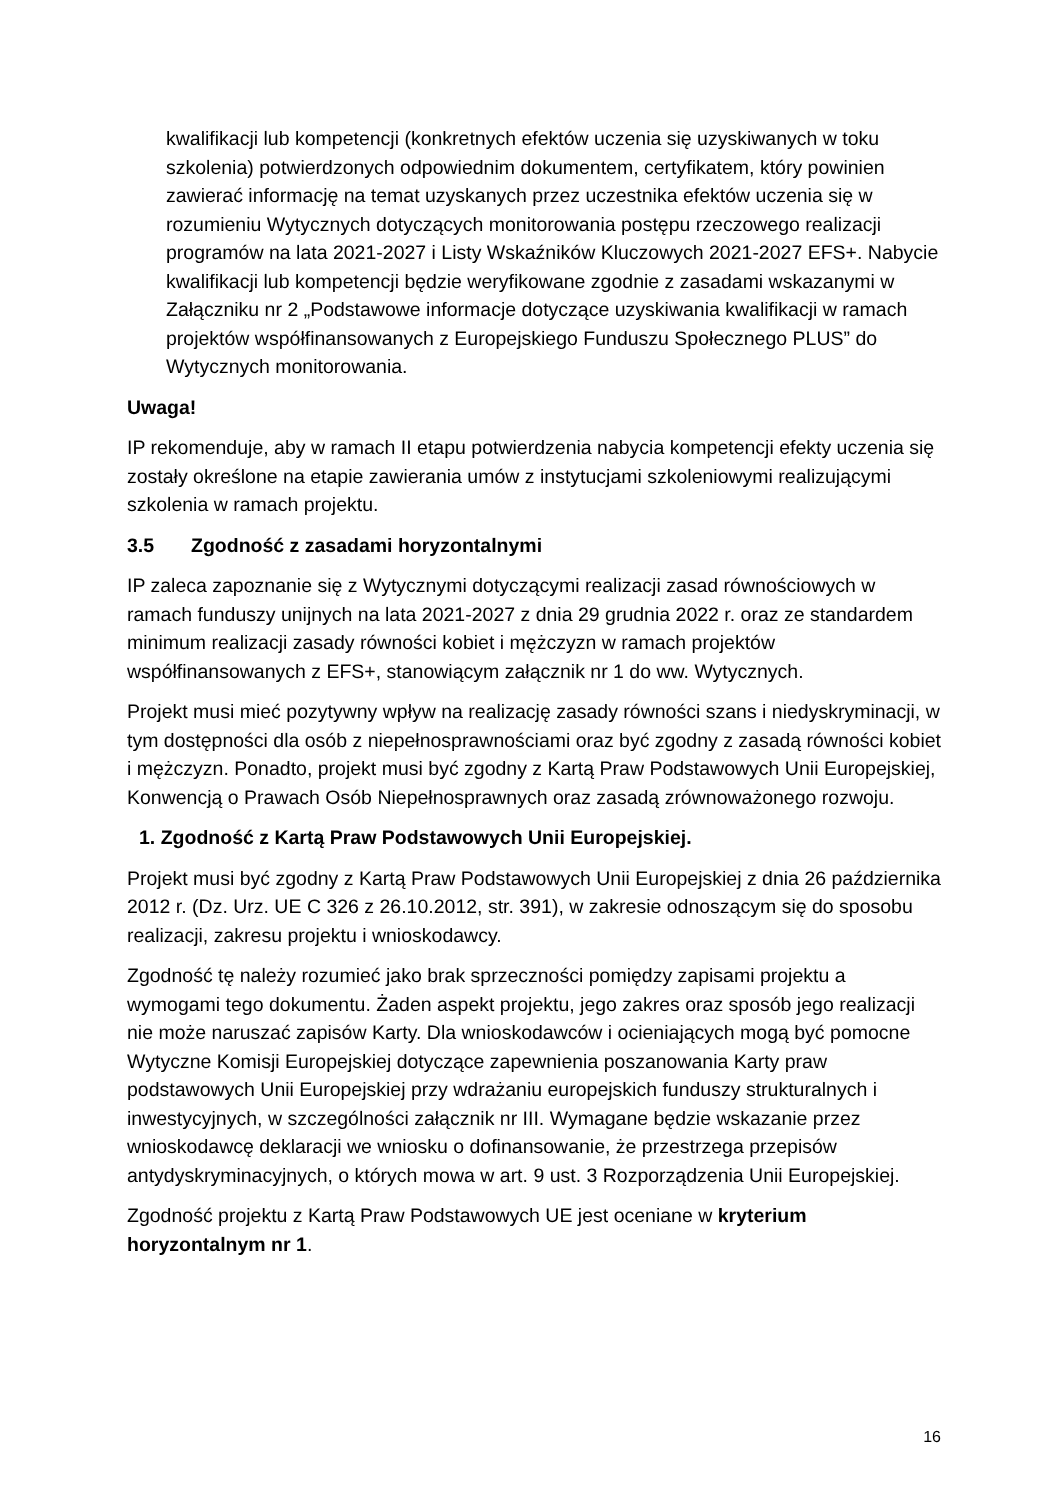kwalifikacji lub kompetencji (konkretnych efektów uczenia się uzyskiwanych w toku szkolenia) potwierdzonych odpowiednim dokumentem, certyfikatem, który powinien zawierać informację na temat uzyskanych przez uczestnika efektów uczenia się w rozumieniu Wytycznych dotyczących monitorowania postępu rzeczowego realizacji programów na lata 2021-2027 i Listy Wskaźników Kluczowych 2021-2027 EFS+. Nabycie kwalifikacji lub kompetencji będzie weryfikowane zgodnie z zasadami wskazanymi w Załączniku nr 2 „Podstawowe informacje dotyczące uzyskiwania kwalifikacji w ramach projektów współfinansowanych z Europejskiego Funduszu Społecznego PLUS” do Wytycznych monitorowania.
Uwaga!
IP rekomenduje, aby w ramach II etapu potwierdzenia nabycia kompetencji efekty uczenia się zostały określone na etapie zawierania umów z instytucjami szkoleniowymi realizującymi szkolenia w ramach projektu.
3.5 Zgodność z zasadami horyzontalnymi
IP zaleca zapoznanie się z Wytycznymi dotyczącymi realizacji zasad równościowych w ramach funduszy unijnych na lata 2021-2027 z dnia 29 grudnia 2022 r. oraz ze standardem minimum realizacji zasady równości kobiet i mężczyzn w ramach projektów współfinansowanych z EFS+, stanowiącym załącznik nr 1 do ww. Wytycznych.
Projekt musi mieć pozytywny wpływ na realizację zasady równości szans i niedyskryminacji, w tym dostępności dla osób z niepełnosprawnościami oraz być zgodny z zasadą równości kobiet i mężczyzn. Ponadto, projekt musi być zgodny z Kartą Praw Podstawowych Unii Europejskiej, Konwencją o Prawach Osób Niepełnosprawnych oraz zasadą zrównoważonego rozwoju.
1. Zgodność z Kartą Praw Podstawowych Unii Europejskiej.
Projekt musi być zgodny z Kartą Praw Podstawowych Unii Europejskiej z dnia 26 października 2012 r. (Dz. Urz. UE C 326 z 26.10.2012, str. 391), w zakresie odnoszącym się do sposobu realizacji, zakresu projektu i wnioskodawcy.
Zgodność tę należy rozumieć jako brak sprzeczności pomiędzy zapisami projektu a wymogami tego dokumentu. Żaden aspekt projektu, jego zakres oraz sposób jego realizacji nie może naruszać zapisów Karty. Dla wnioskodawców i ocieniających mogą być pomocne Wytyczne Komisji Europejskiej dotyczące zapewnienia poszanowania Karty praw podstawowych Unii Europejskiej przy wdrażaniu europejskich funduszy strukturalnych i inwestycyjnych, w szczególności załącznik nr III. Wymagane będzie wskazanie przez wnioskodawcę deklaracji we wniosku o dofinansowanie, że przestrzega przepisów antydyskryminacyjnych, o których mowa w art. 9 ust. 3 Rozporządzenia Unii Europejskiej.
Zgodność projektu z Kartą Praw Podstawowych UE jest oceniane w kryterium horyzontalnym nr 1.
16